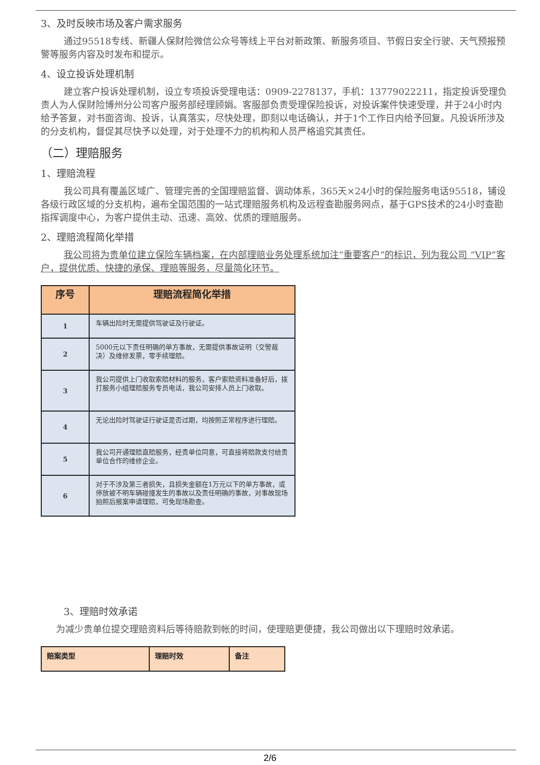3、及时反映市场及客户需求服务
通过95518专线、新疆人保财险微信公众号等线上平台对新政策、新服务项目、节假日安全行驶、天气预报预警等服务内容及时发布和提示。
4、设立投诉处理机制
建立客户投诉处理机制，设立专项投诉受理电话：0909-2278137，手机：13779022211，指定投诉受理负责人为人保财险博州分公司客户服务部经理顾娟。客服部负责受理保险投诉，对投诉案件快速受理，并于24小时内给予答复，对书面咨询、投诉，认真落实，尽快处理，即刻以电话确认，并于1个工作日内给予回复。凡投诉所涉及的分支机构，督促其尽快予以处理，对于处理不力的机构和人员严格追究其责任。
（二）理赔服务
1、理赔流程
我公司具有覆盖区域广、管理完善的全国理赔监督、调动体系，365天×24小时的保险服务电话95518，铺设各级行政区域的分支机构，遍布全国范围的一站式理赔服务机构及远程查勘服务网点，基于GPS技术的24小时查勘指挥调度中心，为客户提供主动、迅速、高效、优质的理赔服务。
2、理赔流程简化举措
我公司将为贵单位建立保险车辆档案，在内部理赔业务处理系统加注“重要客户”的标识，列为我公司 “VIP”客户，提供优质、快捷的承保、理赔等服务，尽量简化环节。
| 序号 | 理赔流程简化举措 |
| --- | --- |
| 1 | 车辆出险时无需提供驾驶证及行驶证。 |
| 2 | 5000元以下责任明确的单方事故，无需提供事故证明（交警裁决）及维修发票，零手续理赔。 |
| 3 | 我公司提供上门收取索赔材料的服务，客户索赔资料准备好后，拨打服务小组理赔服务专员电话，我公司安排人员上门收取。 |
| 4 | 无论出险时驾驶证行驶证是否过期，均按照正常程序进行理赔。 |
| 5 | 我公司开通理赔直赔服务，经贵单位同意，可直接将赔款支付给贵单位合作的维修企业。 |
| 6 | 对于不涉及第三者损失，且损失金额在1万元以下的单方事故，或停放被不明车辆碰撞发生的事故以及责任明确的事故，对事故现场拍照后报案申请理赔，可免现场勘查。 |
3、理赔时效承诺
为减少贵单位提交理赔资料后等待赔款到帐的时间，使理赔更便捷，我公司做出以下理赔时效承诺。
| 赔案类型 | 理赔时效 | 备注 |
| --- | --- | --- |
2/6